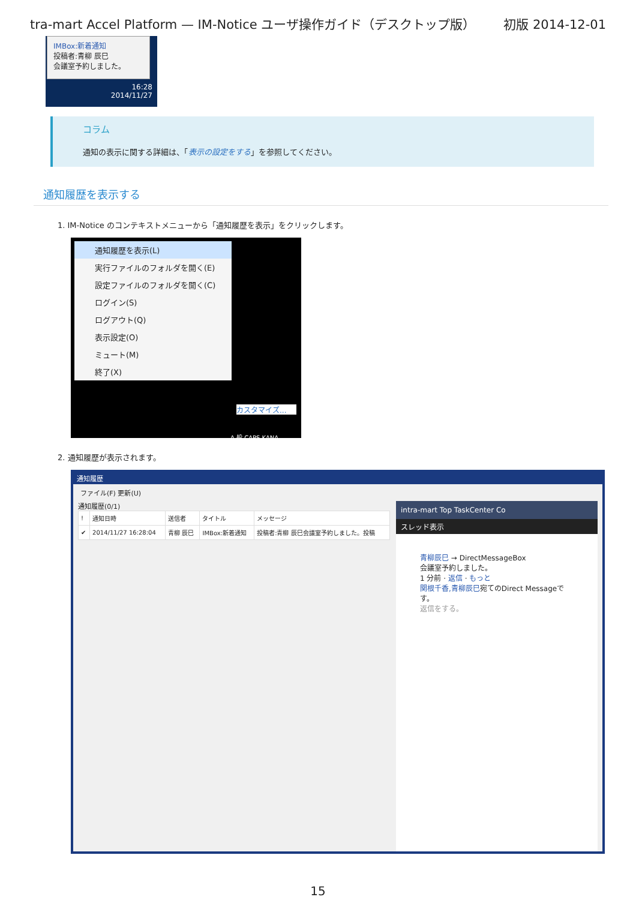tra-mart Accel Platform — IM-Notice ユーザ操作ガイド（デスクトップ版） 初版 2014-12-01
IMBox:新着通知
投稿者:青柳 辰巳
会議室予約しました。
16:28
2014/11/27
コラム
通知の表示に関する詳細は、「表示の設定をする」を参照してください。
通知履歴を表示する
1. IM-Notice のコンテキストメニューから「通知履歴を表示」をクリックします。
通知履歴を表示(L)
実行ファイルのフォルダを開く(E)
設定ファイルのフォルダを開く(C)
ログイン(S)
ログアウト(Q)
表示設定(O)
ミュート(M)
終了(X)
カスタマイズ...
A 般 CAPS KANA
2. 通知履歴が表示されます。
通知履歴
ファイル(F) 更新(U)
通知履歴(0/1)
| ! | 通知日時 | 送信者 | タイトル | メッセージ |
| --- | --- | --- | --- | --- |
| ✔ | 2014/11/27 16:28:04 | 青柳 辰巳 | IMBox:新着通知 | 投稿者:青柳 辰巳会議室予約しました。投稿 |
intra-mart Top TaskCenter Co
スレッド表示
青柳辰巳 → DirectMessageBox
会議室予約しました。
1 分前 · 返信 · もっと
関根千香,青柳辰巳宛てのDirect Messageです。
返信をする。
15